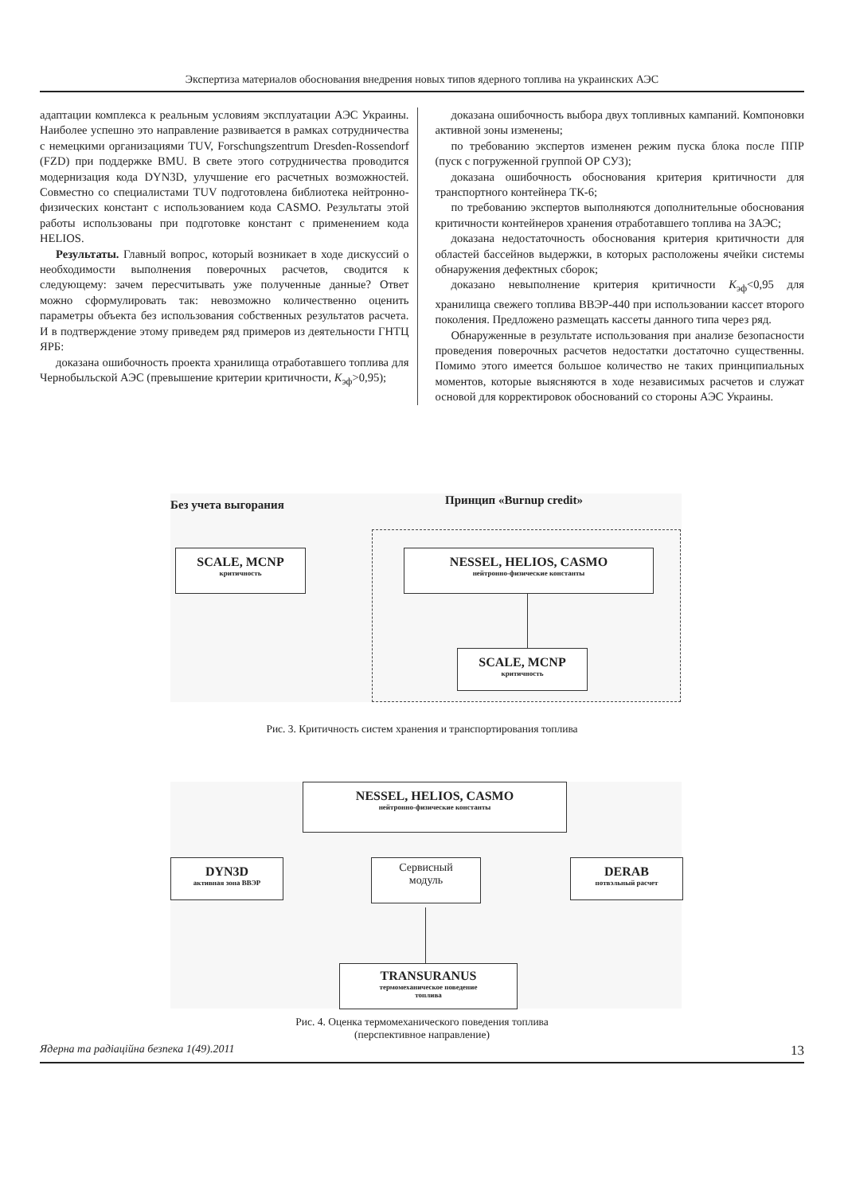Экспертиза материалов обоснования внедрения новых типов ядерного топлива на украинских АЭС
адаптации комплекса к реальным условиям эксплуатации АЭС Украины. Наиболее успешно это направление развивается в рамках сотрудничества с немецкими организациями TUV, Forschungszentrum Dresden-Rossendorf (FZD) при поддержке BMU. В свете этого сотрудничества проводится модернизация кода DYN3D, улучшение его расчетных возможностей. Совместно со специалистами TUV подготовлена библиотека нейтронно-физических констант с использованием кода CASMO. Результаты этой работы использованы при подготовке констант с применением кода HELIOS.
Результаты. Главный вопрос, который возникает в ходе дискуссий о необходимости выполнения поверочных расчетов, сводится к следующему: зачем пересчитывать уже полученные данные? Ответ можно сформулировать так: невозможно количественно оценить параметры объекта без использования собственных результатов расчета. И в подтверждение этому приведем ряд примеров из деятельности ГНТЦ ЯРБ:
доказана ошибочность проекта хранилища отработавшего топлива для Чернобыльской АЭС (превышение критерии критичности, K<sub>эф</sub>>0,95);
доказана ошибочность выбора двух топливных кампаний. Компоновки активной зоны изменены;
по требованию экспертов изменен режим пуска блока после ППР (пуск с погруженной группой ОР СУЗ);
доказана ошибочность обоснования критерия критичности для транспортного контейнера ТК-6;
по требованию экспертов выполняются дополнительные обоснования критичности контейнеров хранения отработавшего топлива на ЗАЭС;
доказана недостаточность обоснования критерия критичности для областей бассейнов выдержки, в которых расположены ячейки системы обнаружения дефектных сборок;
доказано невыполнение критерия критичности K<sub>эф</sub><0,95 для хранилища свежего топлива ВВЭР-440 при использовании кассет второго поколения. Предложено размещать кассеты данного типа через ряд.
Обнаруженные в результате использования при анализе безопасности проведения поверочных расчетов недостатки достаточно существенны. Помимо этого имеется большое количество не таких принципиальных моментов, которые выясняются в ходе независимых расчетов и служат основой для корректировок обоснований со стороны АЭС Украины.
Без учета выгорания Принцип «Burnup credit»
SCALE, MCNP
критичность
NESSEL, HELIOS, CASMO
нейтронно-физические константы
SCALE, MCNP
критичность
Рис. 3. Критичность систем хранения и транспортирования топлива
NESSEL, HELIOS, CASMO
нейтронно-физические константы
DYN3D
активная зона ВВЭР
Сервисный
модуль
DERAB
потвэльный расчет
TRANSURANUS
термомеханическое поведение
топлива
Рис. 4. Оценка термомеханического поведения топлива
(перспективное направление)
Ядерна та радіаційна безпека 1(49).2011 13